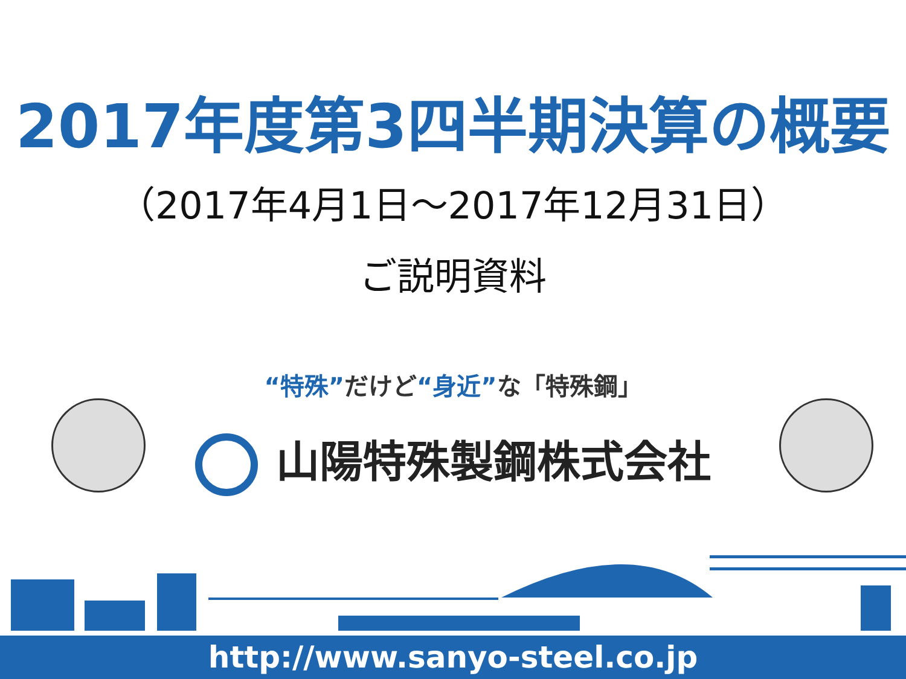2017年度第3四半期決算の概要
（2017年4月1日～2017年12月31日）
ご説明資料
“特殊”だけど“身近”な「特殊鋼」
山陽特殊製鋼株式会社
http://www.sanyo-steel.co.jp